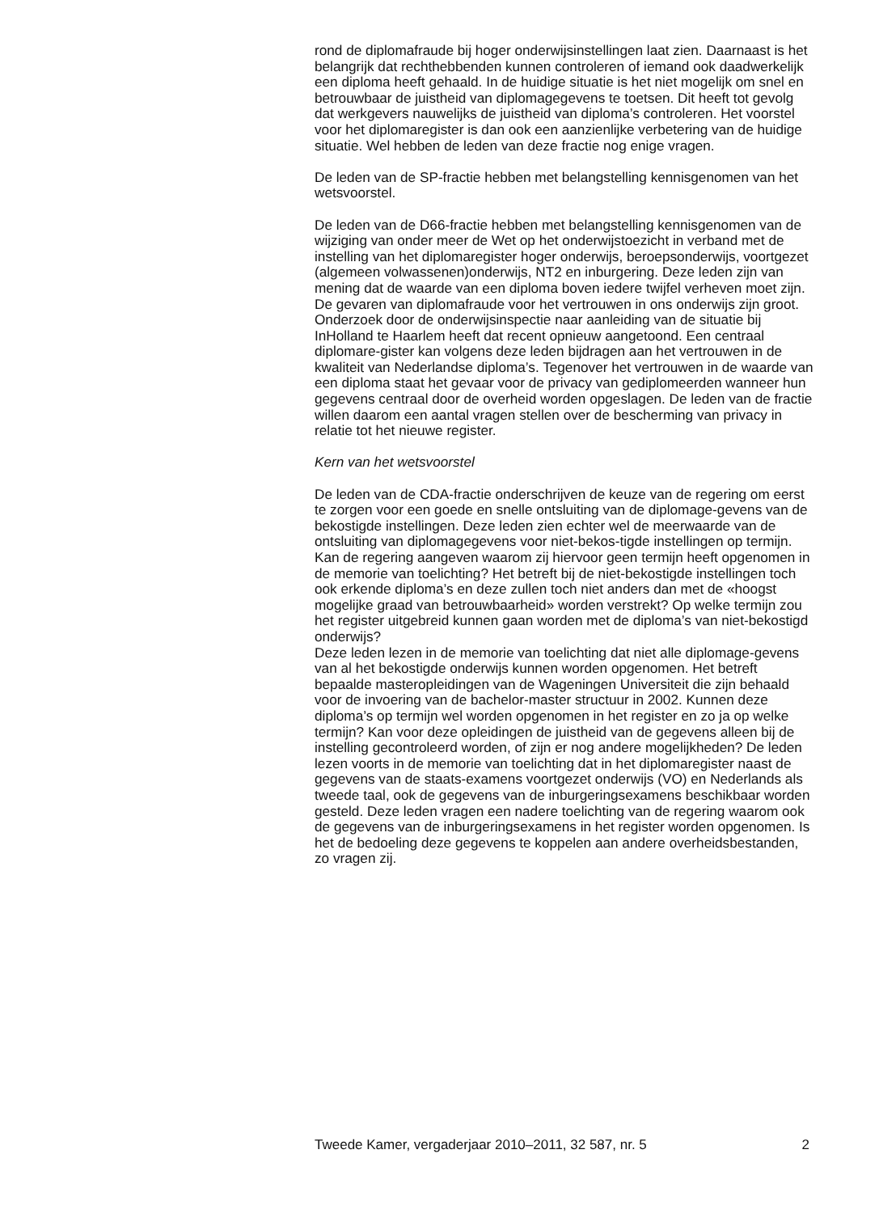rond de diplomafraude bij hoger onderwijsinstellingen laat zien. Daarnaast is het belangrijk dat rechthebbenden kunnen controleren of iemand ook daadwerkelijk een diploma heeft gehaald. In de huidige situatie is het niet mogelijk om snel en betrouwbaar de juistheid van diplomagegevens te toetsen. Dit heeft tot gevolg dat werkgevers nauwelijks de juistheid van diploma’s controleren. Het voorstel voor het diplomaregister is dan ook een aanzienlijke verbetering van de huidige situatie. Wel hebben de leden van deze fractie nog enige vragen.
De leden van de SP-fractie hebben met belangstelling kennisgenomen van het wetsvoorstel.
De leden van de D66-fractie hebben met belangstelling kennisgenomen van de wijziging van onder meer de Wet op het onderwijstoezicht in verband met de instelling van het diplomaregister hoger onderwijs, beroepsonderwijs, voortgezet (algemeen volwassenen)onderwijs, NT2 en inburgering. Deze leden zijn van mening dat de waarde van een diploma boven iedere twijfel verheven moet zijn. De gevaren van diplomafraude voor het vertrouwen in ons onderwijs zijn groot. Onderzoek door de onderwijsinspectie naar aanleiding van de situatie bij InHolland te Haarlem heeft dat recent opnieuw aangetoond. Een centraal diplomare-gister kan volgens deze leden bijdragen aan het vertrouwen in de kwaliteit van Nederlandse diploma’s. Tegenover het vertrouwen in de waarde van een diploma staat het gevaar voor de privacy van gediplomeerden wanneer hun gegevens centraal door de overheid worden opgeslagen. De leden van de fractie willen daarom een aantal vragen stellen over de bescherming van privacy in relatie tot het nieuwe register.
Kern van het wetsvoorstel
De leden van de CDA-fractie onderschrijven de keuze van de regering om eerst te zorgen voor een goede en snelle ontsluiting van de diplomage-gevens van de bekostigde instellingen. Deze leden zien echter wel de meerwaarde van de ontsluiting van diplomagegevens voor niet-bekos-tigde instellingen op termijn. Kan de regering aangeven waarom zij hiervoor geen termijn heeft opgenomen in de memorie van toelichting? Het betreft bij de niet-bekostigde instellingen toch ook erkende diploma’s en deze zullen toch niet anders dan met de «hoogst mogelijke graad van betrouwbaarheid» worden verstrekt? Op welke termijn zou het register uitgebreid kunnen gaan worden met de diploma’s van niet-bekostigd onderwijs?
Deze leden lezen in de memorie van toelichting dat niet alle diplomage-gevens van al het bekostigde onderwijs kunnen worden opgenomen. Het betreft bepaalde masteropleidingen van de Wageningen Universiteit die zijn behaald voor de invoering van de bachelor-master structuur in 2002. Kunnen deze diploma’s op termijn wel worden opgenomen in het register en zo ja op welke termijn? Kan voor deze opleidingen de juistheid van de gegevens alleen bij de instelling gecontroleerd worden, of zijn er nog andere mogelijkheden? De leden lezen voorts in de memorie van toelichting dat in het diplomaregister naast de gegevens van de staats-examens voortgezet onderwijs (VO) en Nederlands als tweede taal, ook de gegevens van de inburgeringsexamens beschikbaar worden gesteld. Deze leden vragen een nadere toelichting van de regering waarom ook de gegevens van de inburgeringsexamens in het register worden opgenomen. Is het de bedoeling deze gegevens te koppelen aan andere overheidsbestanden, zo vragen zij.
Tweede Kamer, vergaderjaar 2010–2011, 32 587, nr. 5 2